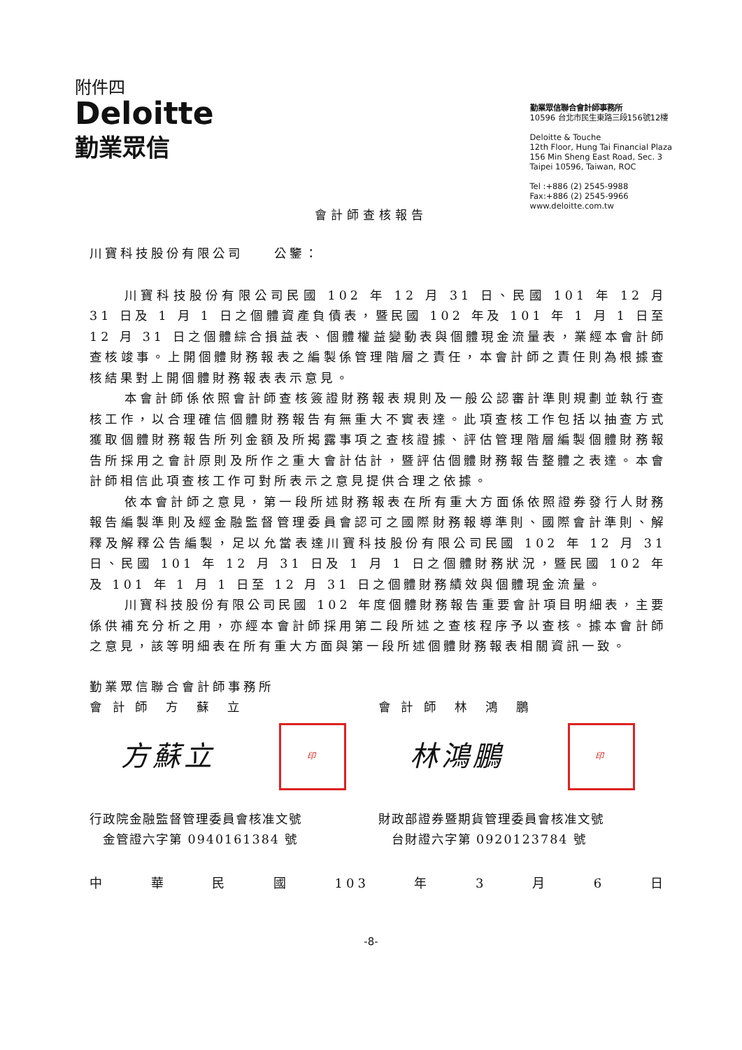附件四
Deloitte
勤業眾信
勤業眾信聯合會計師事務所
10596 台北市民生東路三段156號12樓
Deloitte & Touche
12th Floor, Hung Tai Financial Plaza
156 Min Sheng East Road, Sec. 3
Taipei 10596, Taiwan, ROC
Tel :+886 (2) 2545-9988
Fax:+886 (2) 2545-9966
www.deloitte.com.tw
會計師查核報告
川寶科技股份有限公司　　公鑒：
川寶科技股份有限公司民國 102 年 12 月 31 日、民國 101 年 12 月 31 日及 1 月 1 日之個體資產負債表，暨民國 102 年及 101 年 1 月 1 日至 12 月 31 日之個體綜合損益表、個體權益變動表與個體現金流量表，業經本會計師查核竣事。上開個體財務報表之編製係管理階層之責任，本會計師之責任則為根據查核結果對上開個體財務報表表示意見。
本會計師係依照會計師查核簽證財務報表規則及一般公認審計準則規劃並執行查核工作，以合理確信個體財務報告有無重大不實表達。此項查核工作包括以抽查方式獲取個體財務報告所列金額及所揭露事項之查核證據、評估管理階層編製個體財務報告所採用之會計原則及所作之重大會計估計，暨評估個體財務報告整體之表達。本會計師相信此項查核工作可對所表示之意見提供合理之依據。
依本會計師之意見，第一段所述財務報表在所有重大方面係依照證券發行人財務報告編製準則及經金融監督管理委員會認可之國際財務報導準則、國際會計準則、解釋及解釋公告編製，足以允當表達川寶科技股份有限公司民國 102 年 12 月 31 日、民國 101 年 12 月 31 日及 1 月 1 日之個體財務狀況，暨民國 102 年及 101 年 1 月 1 日至 12 月 31 日之個體財務績效與個體現金流量。
川寶科技股份有限公司民國 102 年度個體財務報告重要會計項目明細表，主要係供補充分析之用，亦經本會計師採用第二段所述之查核程序予以查核。據本會計師之意見，該等明細表在所有重大方面與第一段所述個體財務報表相關資訊一致。
勤業眾信聯合會計師事務所
會 計 師　方　蘇　立 會 計 師　林　鴻　鵬
方蘇立 印 林鴻鵬 印
行政院金融監督管理委員會核准文號
　金管證六字第 0940161384 號
財政部證券暨期貨管理委員會核准文號
　台財證六字第 0920123784 號
中華民國 103 年 3 月 6 日
-8-